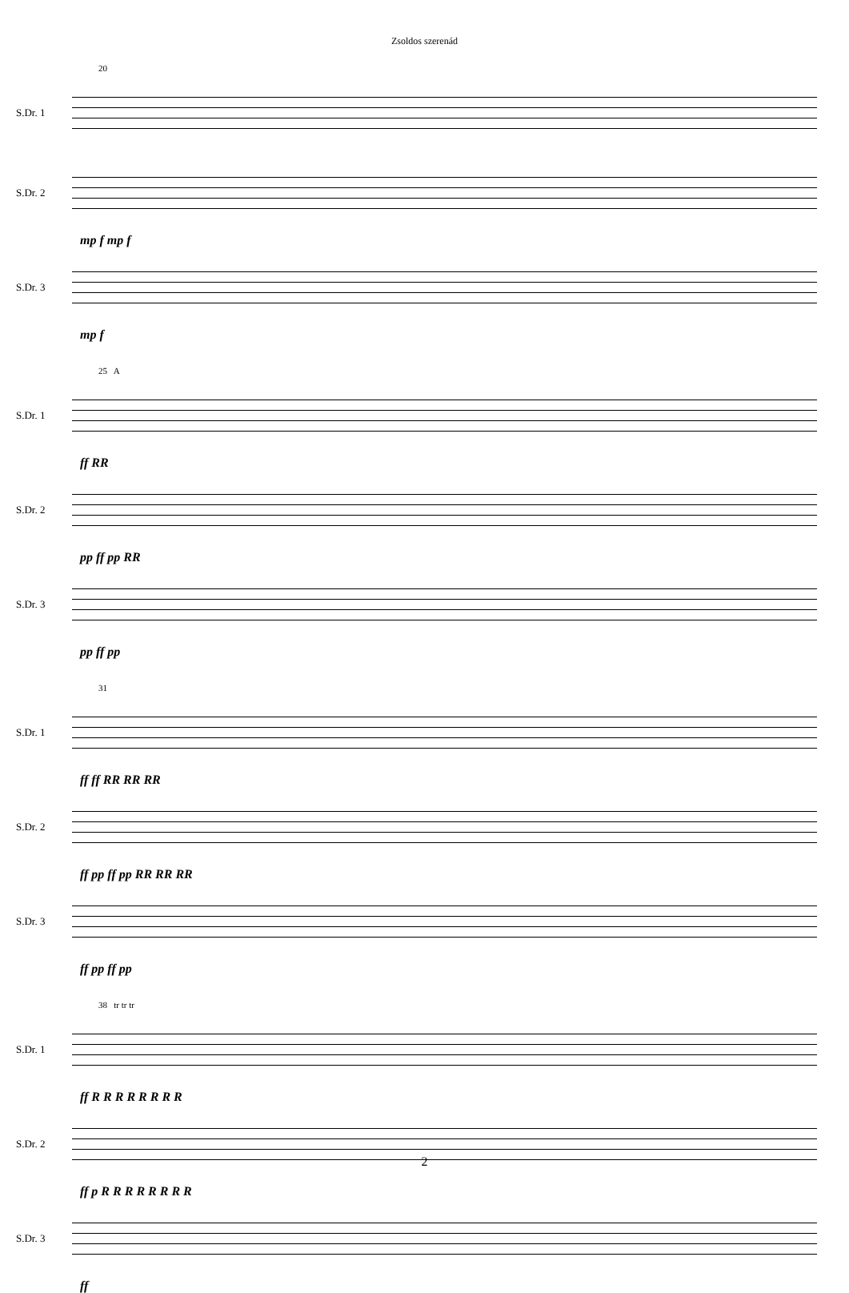Zsoldos szerenád
20
S.Dr. 1
S.Dr. 2
mp f mp f
S.Dr. 3
mp f
25 A
S.Dr. 1
ff RR
S.Dr. 2
pp ff pp RR
S.Dr. 3
pp ff pp
31
S.Dr. 1
ff ff RR RR RR
S.Dr. 2
ff pp ff pp RR RR RR
S.Dr. 3
ff pp ff pp
38 tr tr tr
S.Dr. 1
ff R R R R R R R R
S.Dr. 2
ff p R R R R R R R R
S.Dr. 3
ff
2